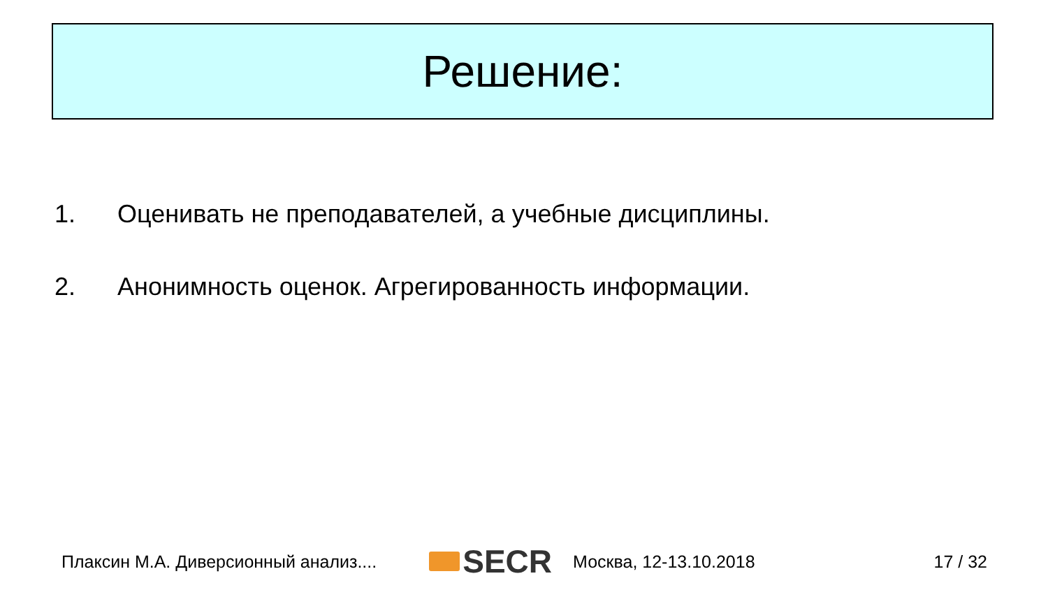Решение:
1. Оценивать не преподавателей, а учебные дисциплины.
2. Анонимность оценок. Агрегированность информации.
Плаксин М.А. Диверсионный анализ.... SECR Москва, 12-13.10.2018 17 / 32